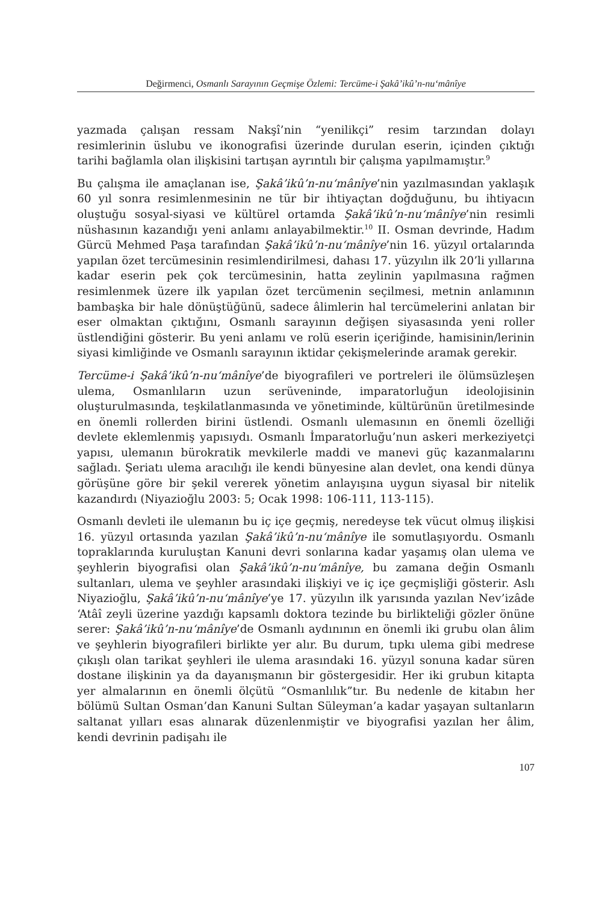Değirmenci, Osmanlı Sarayının Geçmişe Özlemi: Tercüme-i Şakâ’ikû’n-nu‘mânîye
yazmada çalışan ressam Nakşî’nin “yenilikçi” resim tarzından dolayı resimlerinin üslubu ve ikonografisi üzerinde durulan eserin, içinden çıktığı tarihi bağlamla olan ilişkisini tartışan ayrıntılı bir çalışma yapılmamıştır.<sup>9</sup>
Bu çalışma ile amaçlanan ise, Şakâ’ikû’n-nu‘mânîye’nin yazılmasından yaklaşık 60 yıl sonra resimlenmesinin ne tür bir ihtiyaçtan doğduğunu, bu ihtiyacın oluştuğu sosyal-siyasi ve kültürel ortamda Şakâ’ikû’n-nu‘mânîye’nin resimli nüshasının kazandığı yeni anlamı anlayabilmektir.<sup>10</sup> II. Osman devrinde, Hadım Gürcü Mehmed Paşa tarafından Şakâ’ikû’n-nu‘mânîye’nin 16. yüzyıl ortalarında yapılan özet tercümesinin resimlendirilmesi, dahası 17. yüzyılın ilk 20’li yıllarına kadar eserin pek çok tercümesinin, hatta zeylinin yapılmasına rağmen resimlenmek üzere ilk yapılan özet tercümenin seçilmesi, metnin anlamının bambaşka bir hale dönüştüğünü, sadece âlimlerin hal tercümelerini anlatan bir eser olmaktan çıktığını, Osmanlı sarayının değişen siyasasında yeni roller üstlendiğini gösterir. Bu yeni anlamı ve rolü eserin içeriğinde, hamisinin/lerinin siyasi kimliğinde ve Osmanlı sarayının iktidar çekişmelerinde aramak gerekir.
Tercüme-i Şakâ’ikû’n-nu‘mânîye’de biyografileri ve portreleri ile ölümsüzleşen ulema, Osmanlıların uzun serüveninde, imparatorluğun ideolojisinin oluşturulmasında, teşkilatlanmasında ve yönetiminde, kültürünün üretilmesinde en önemli rollerden birini üstlendi. Osmanlı ulemasının en önemli özelliği devlete eklemlenmiş yapısıydı. Osmanlı İmparatorluğu’nun askeri merkeziyetçi yapısı, ulemanın bürokratik mevkilerle maddi ve manevi güç kazanmalarını sağladı. Şeriatı ulema aracılığı ile kendi bünyesine alan devlet, ona kendi dünya görüşüne göre bir şekil vererek yönetim anlayışına uygun siyasal bir nitelik kazandırdı (Niyazioğlu 2003: 5; Ocak 1998: 106-111, 113-115).
Osmanlı devleti ile ulemanın bu iç içe geçmiş, neredeyse tek vücut olmuş ilişkisi 16. yüzyıl ortasında yazılan Şakâ’ikû’n-nu‘mânîye ile somutlaşıyordu. Osmanlı topraklarında kuruluştan Kanuni devri sonlarına kadar yaşamış olan ulema ve şeyhlerin biyografisi olan Şakâ’ikû’n-nu‘mânîye, bu zamana değin Osmanlı sultanları, ulema ve şeyhler arasındaki ilişkiyi ve iç içe geçmişliği gösterir. Aslı Niyazioğlu, Şakâ’ikû’n-nu‘mânîye’ye 17. yüzyılın ilk yarısında yazılan Nev’izâde ‘Atâî zeyli üzerine yazdığı kapsamlı doktora tezinde bu birlikteliği gözler önüne serer: Şakâ’ikû’n-nu‘mânîye’de Osmanlı aydınının en önemli iki grubu olan âlim ve şeyhlerin biyografileri birlikte yer alır. Bu durum, tıpkı ulema gibi medrese çıkışlı olan tarikat şeyhleri ile ulema arasındaki 16. yüzyıl sonuna kadar süren dostane ilişkinin ya da dayanışmanın bir göstergesidir. Her iki grubun kitapta yer almalarının en önemli ölçütü “Osmanlılık”tır. Bu nedenle de kitabın her bölümü Sultan Osman’dan Kanuni Sultan Süleyman’a kadar yaşayan sultanların saltanat yılları esas alınarak düzenlenmiştir ve biyografisi yazılan her âlim, kendi devrinin padişahı ile
107